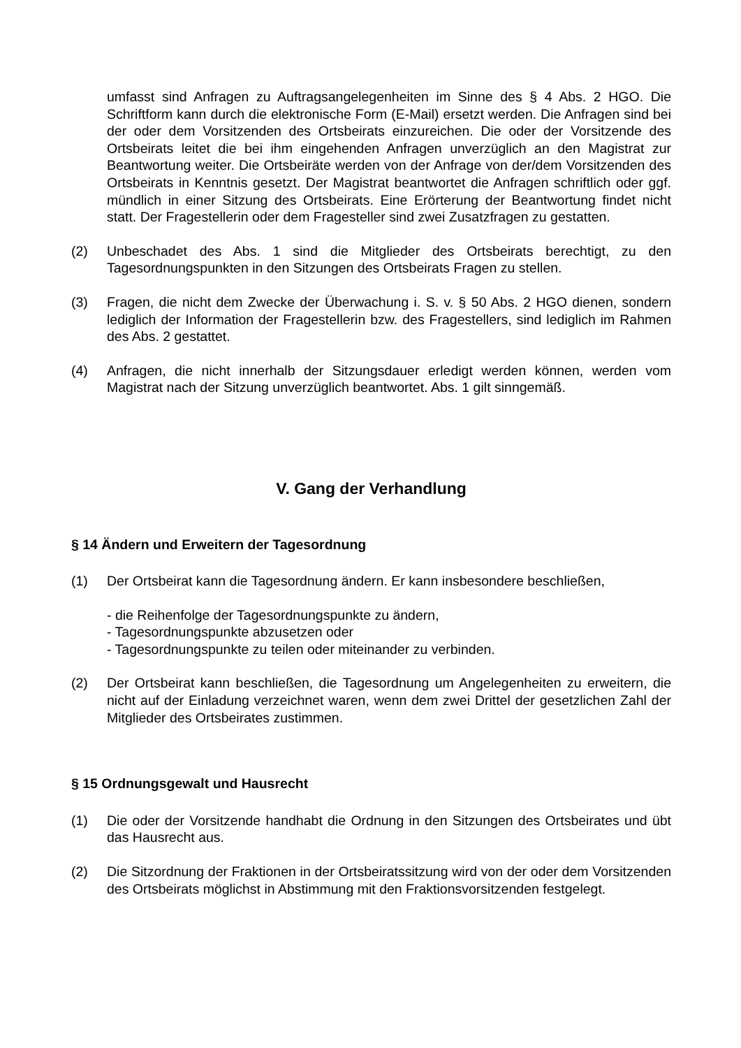umfasst sind Anfragen zu Auftragsangelegenheiten im Sinne des § 4 Abs. 2 HGO. Die Schriftform kann durch die elektronische Form (E-Mail) ersetzt werden. Die Anfragen sind bei der oder dem Vorsitzenden des Ortsbeirats einzureichen. Die oder der Vorsitzende des Ortsbeirats leitet die bei ihm eingehenden Anfragen unverzüglich an den Magistrat zur Beantwortung weiter. Die Ortsbeiräte werden von der Anfrage von der/dem Vorsitzenden des Ortsbeirats in Kenntnis gesetzt. Der Magistrat beantwortet die Anfragen schriftlich oder ggf. mündlich in einer Sitzung des Ortsbeirats. Eine Erörterung der Beantwortung findet nicht statt. Der Fragestellerin oder dem Fragesteller sind zwei Zusatzfragen zu gestatten.
(2) Unbeschadet des Abs. 1 sind die Mitglieder des Ortsbeirats berechtigt, zu den Tagesordnungspunkten in den Sitzungen des Ortsbeirats Fragen zu stellen.
(3) Fragen, die nicht dem Zwecke der Überwachung i. S. v. § 50 Abs. 2 HGO dienen, sondern lediglich der Information der Fragestellerin bzw. des Fragestellers, sind lediglich im Rahmen des Abs. 2 gestattet.
(4) Anfragen, die nicht innerhalb der Sitzungsdauer erledigt werden können, werden vom Magistrat nach der Sitzung unverzüglich beantwortet. Abs. 1 gilt sinngemäß.
V. Gang der Verhandlung
§ 14 Ändern und Erweitern der Tagesordnung
(1) Der Ortsbeirat kann die Tagesordnung ändern. Er kann insbesondere beschließen,
- die Reihenfolge der Tagesordnungspunkte zu ändern,
- Tagesordnungspunkte abzusetzen oder
- Tagesordnungspunkte zu teilen oder miteinander zu verbinden.
(2) Der Ortsbeirat kann beschließen, die Tagesordnung um Angelegenheiten zu erweitern, die nicht auf der Einladung verzeichnet waren, wenn dem zwei Drittel der gesetzlichen Zahl der Mitglieder des Ortsbeirates zustimmen.
§ 15 Ordnungsgewalt und Hausrecht
(1) Die oder der Vorsitzende handhabt die Ordnung in den Sitzungen des Ortsbeirates und übt das Hausrecht aus.
(2) Die Sitzordnung der Fraktionen in der Ortsbeiratssitzung wird von der oder dem Vorsitzenden des Ortsbeirats möglichst in Abstimmung mit den Fraktionsvorsitzenden festgelegt.